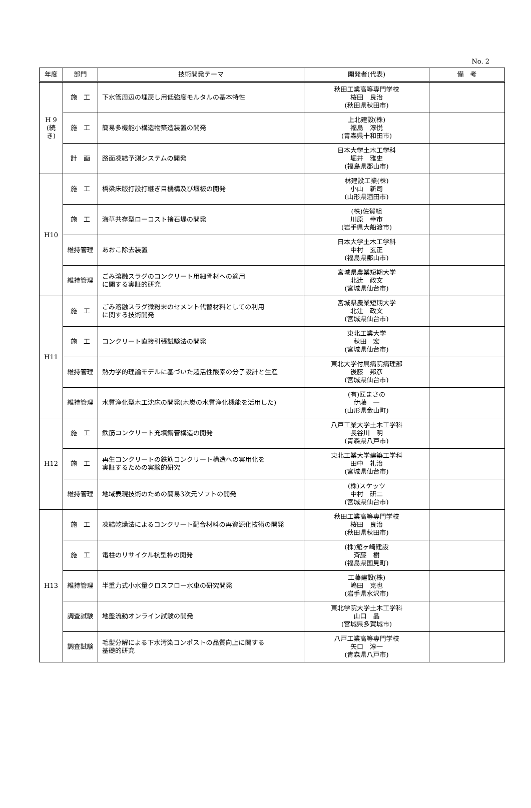No. 2
| 年度 | 部門 | 技術開発テーマ | 開発者(代表) | 備 考 |
| --- | --- | --- | --- | --- |
| H 9 (続き) | 施 工 | 下水管周辺の埋戻し用低強度モルタルの基本特性 | 秋田工業高等専門学校 桜田 良治 (秋田県秋田市) | |
| | 施 工 | 簡易多機能小構造物築造装置の開発 | 上北建設(株) 福島 淳悦 (青森県十和田市) | |
| | 計 画 | 路面凍結予測システムの開発 | 日本大学土木工学科 堀井 雅史 (福島県郡山市) | |
| H10 | 施 工 | 橋梁床版打設打継ぎ目機構及び堰板の開発 | 林建設工業(株) 小山 新司 (山形県酒田市) | |
| | 施 工 | 海草共存型ローコスト捨石堤の開発 | (株)佐賀組 川原 幸市 (岩手県大船渡市) | |
| | 維持管理 | あおこ除去装置 | 日本大学土木工学科 中村 玄正 (福島県郡山市) | |
| | 維持管理 | ごみ溶融スラグのコンクリート用細骨材への適用 に関する実証的研究 | 宮城県農業短期大学 北辻 政文 (宮城県仙台市) | |
| H11 | 施 工 | ごみ溶融スラグ微粉末のセメント代替材料としての利用 に関する技術開発 | 宮城県農業短期大学 北辻 政文 (宮城県仙台市) | |
| | 施 工 | コンクリート直接引張試験法の開発 | 東北工業大学 秋田 宏 (宮城県仙台市) | |
| | 維持管理 | 熱力学的理論モデルに基づいた超活性酸素の分子設計と生産 | 東北大学付属病院病理部 後藤 邦彦 (宮城県仙台市) | |
| | 維持管理 | 水質浄化型木工沈床の開発(木炭の水質浄化機能を活用した) | (有)匠まさの 伊藤 一 (山形県金山町) | |
| H12 | 施 工 | 鉄筋コンクリート充填鋼管構造の開発 | 八戸工業大学土木工学科 長谷川 明 (青森県八戸市) | |
| | 施 工 | 再生コンクリートの鉄筋コンクリート構造への実用化を 実証するための実験的研究 | 東北工業大学建築工学科 田中 礼治 (宮城県仙台市) | |
| | 維持管理 | 地域表現技術のための簡易3次元ソフトの開発 | (株)スケッツ 中村 研二 (宮城県仙台市) | |
| H13 | 施 工 | 凍結乾燥法によるコンクリート配合材料の再資源化技術の開発 | 秋田工業高等専門学校 桜田 良治 (秋田県秋田市) | |
| | 施 工 | 電柱のリサイクル杭型枠の開発 | (株)館ヶ崎建設 斉藤 樹 (福島県国見町) | |
| | 維持管理 | 半重力式小水量クロスフロー水車の研究開発 | 工藤建設(株) 嶋田 克也 (岩手県水沢市) | |
| | 調査試験 | 地盤流動オンライン試験の開発 | 東北学院大学土木工学科 山口 晶 (宮城県多賀城市) | |
| | 調査試験 | 毛髪分解による下水汚染コンポストの品質向上に関する 基礎的研究 | 八戸工業高等専門学校 矢口 淳一 (青森県八戸市) | |